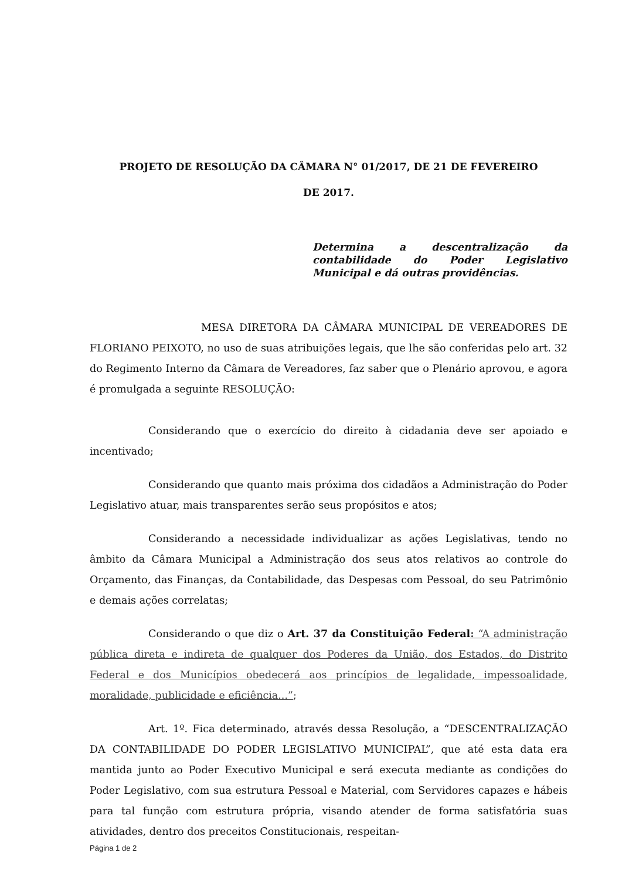PROJETO DE RESOLUÇÃO DA CÂMARA N° 01/2017, DE 21 DE FEVEREIRO
DE 2017.
Determina a descentralização da contabilidade do Poder Legislativo Municipal e dá outras providências.
MESA DIRETORA DA CÂMARA MUNICIPAL DE VEREADORES DE FLORIANO PEIXOTO, no uso de suas atribuições legais, que lhe são conferidas pelo art. 32 do Regimento Interno da Câmara de Vereadores, faz saber que o Plenário aprovou, e agora é promulgada a seguinte RESOLUÇÃO:
Considerando que o exercício do direito à cidadania deve ser apoiado e incentivado;
Considerando que quanto mais próxima dos cidadãos a Administração do Poder Legislativo atuar, mais transparentes serão seus propósitos e atos;
Considerando a necessidade individualizar as ações Legislativas, tendo no âmbito da Câmara Municipal a Administração dos seus atos relativos ao controle do Orçamento, das Finanças, da Contabilidade, das Despesas com Pessoal, do seu Patrimônio e demais ações correlatas;
Considerando o que diz o Art. 37 da Constituição Federal: “A administração pública direta e indireta de qualquer dos Poderes da União, dos Estados, do Distrito Federal e dos Municípios obedecerá aos princípios de legalidade, impessoalidade, moralidade, publicidade e eficiência...”;
Art. 1º. Fica determinado, através dessa Resolução, a “DESCENTRALIZAÇÃO DA CONTABILIDADE DO PODER LEGISLATIVO MUNICIPAL”, que até esta data era mantida junto ao Poder Executivo Municipal e será executa mediante as condições do Poder Legislativo, com sua estrutura Pessoal e Material, com Servidores capazes e hábeis para tal função com estrutura própria, visando atender de forma satisfatória suas atividades, dentro dos preceitos Constitucionais, respeitan-
Página 1 de 2